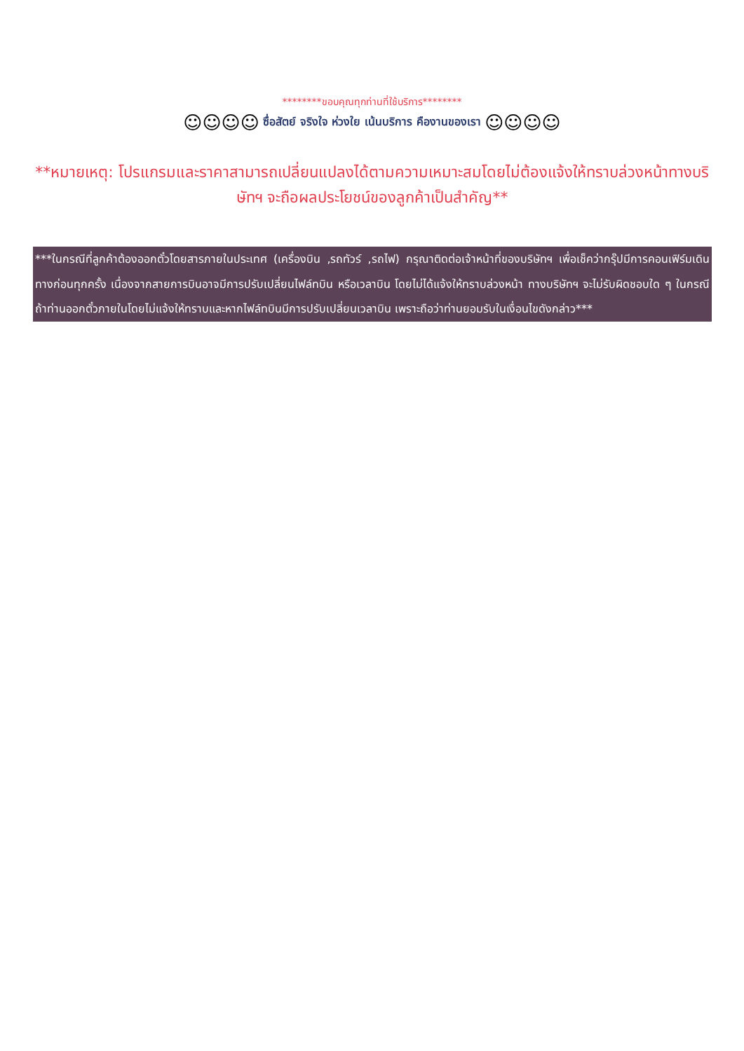********ขอบคุณทุกท่านที่ใช้บริการ********
☺☺☺☺ ซื่อสัตย์ จริงใจ ห่วงใย เน้นบริการ คืองานของเรา ☺☺☺☺
**หมายเหตุ: โปรแกรมและราคาสามารถเปลี่ยนแปลงได้ตามความเหมาะสมโดยไม่ต้องแจ้งให้ทราบล่วงหน้าทางบริษัทฯ จะถือผลประโยชน์ของลูกค้าเป็นสำคัญ**
***ในกรณีที่ลูกค้าต้องออกตั๋วโดยสารภายในประเทศ (เครื่องบิน ,รถทัวร์ ,รถไฟ) กรุณาติดต่อเจ้าหน้าที่ของบริษัทฯ เพื่อเช็คว่ากรุ๊ปมีการคอนเฟิร์มเดินทางก่อนทุกครั้ง เนื่องจากสายการบินอาจมีการปรับเปลี่ยนไฟล์ทบิน หรือเวลาบิน โดยไม่ได้แจ้งให้ทราบล่วงหน้า ทางบริษัทฯ จะไม่รับผิดชอบใด ๆ ในกรณี ถ้าท่านออกตั๋วภายในโดยไม่แจ้งให้ทราบและหากไฟล์ทบินมีการปรับเปลี่ยนเวลาบิน เพราะถือว่าท่านยอมรับในเงื่อนไขดังกล่าว***